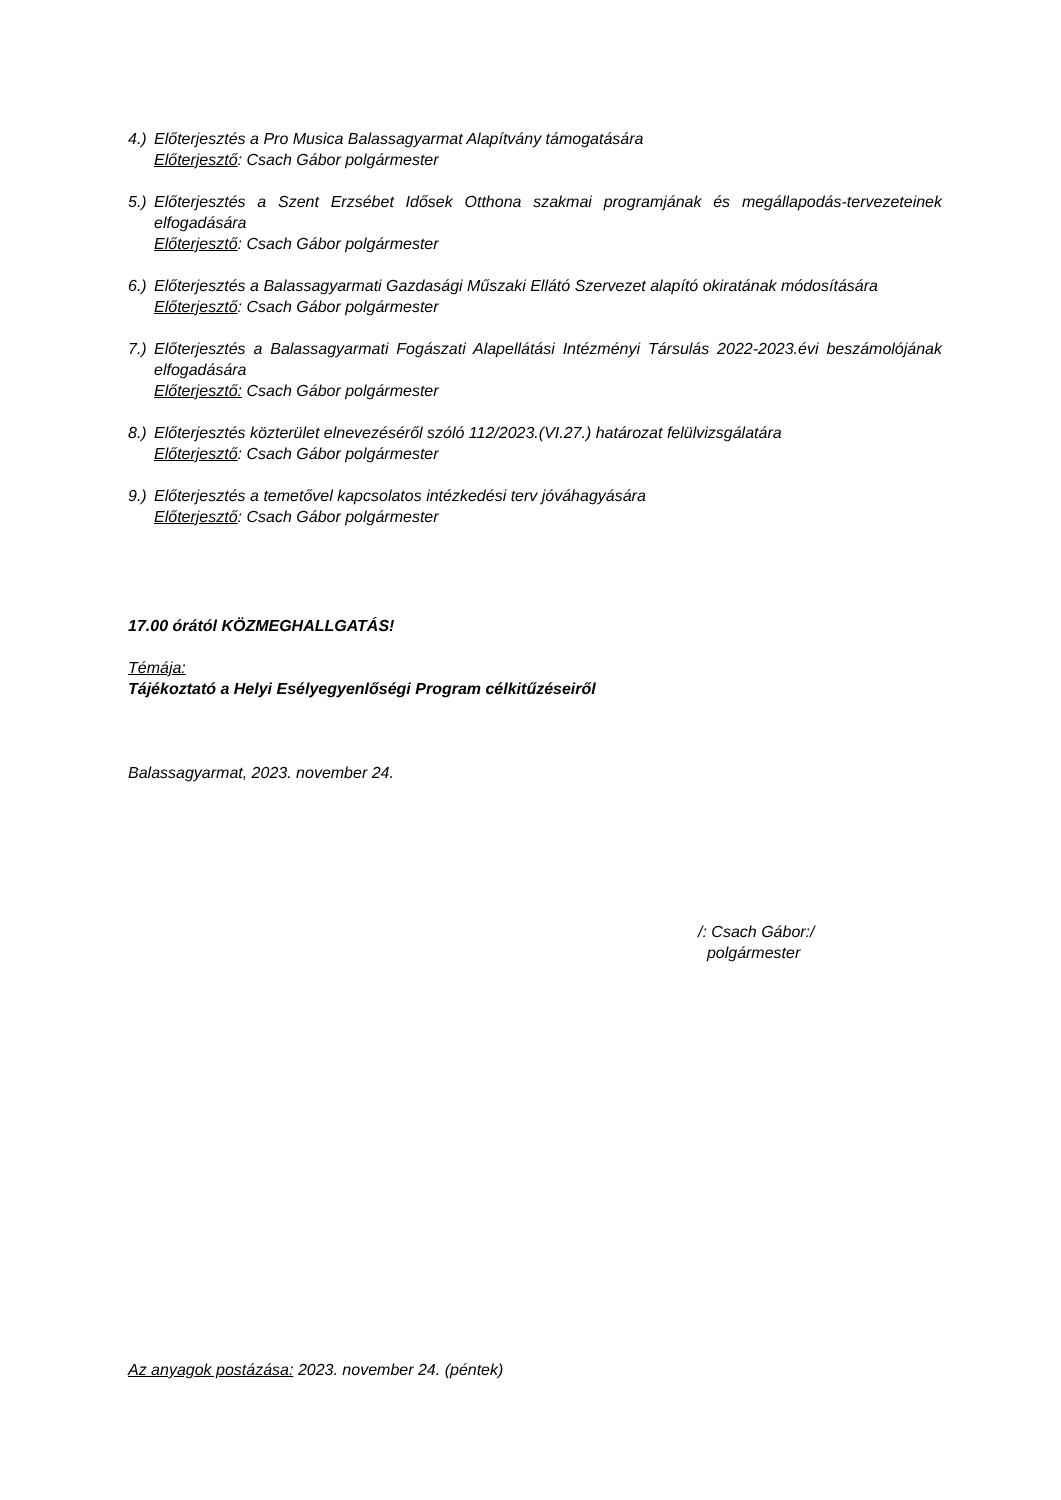4.)
Előterjesztés a Pro Musica Balassagyarmat Alapítvány támogatására
Előterjesztő: Csach Gábor polgármester
5.)
Előterjesztés a Szent Erzsébet Idősek Otthona szakmai programjának és megállapodás-tervezeteinek elfogadására
Előterjesztő: Csach Gábor polgármester
6.)
Előterjesztés a Balassagyarmati Gazdasági Műszaki Ellátó Szervezet alapító okiratának módosítására
Előterjesztő: Csach Gábor polgármester
7.)
Előterjesztés a Balassagyarmati Fogászati Alapellátási Intézményi Társulás 2022-2023.évi beszámolójának elfogadására
Előterjesztő: Csach Gábor polgármester
8.)
Előterjesztés közterület elnevezéséről szóló 112/2023.(VI.27.) határozat felülvizsgálatára
Előterjesztő: Csach Gábor polgármester
9.)
Előterjesztés a temetővel kapcsolatos intézkedési terv jóváhagyására
Előterjesztő: Csach Gábor polgármester
17.00 órától KÖZMEGHALLGATÁS!
Témája:
Tájékoztató a Helyi Esélyegyenlőségi Program célkitűzéseiről
Balassagyarmat, 2023. november 24.
/: Csach Gábor:/
polgármester
Az anyagok postázása: 2023. november 24. (péntek)